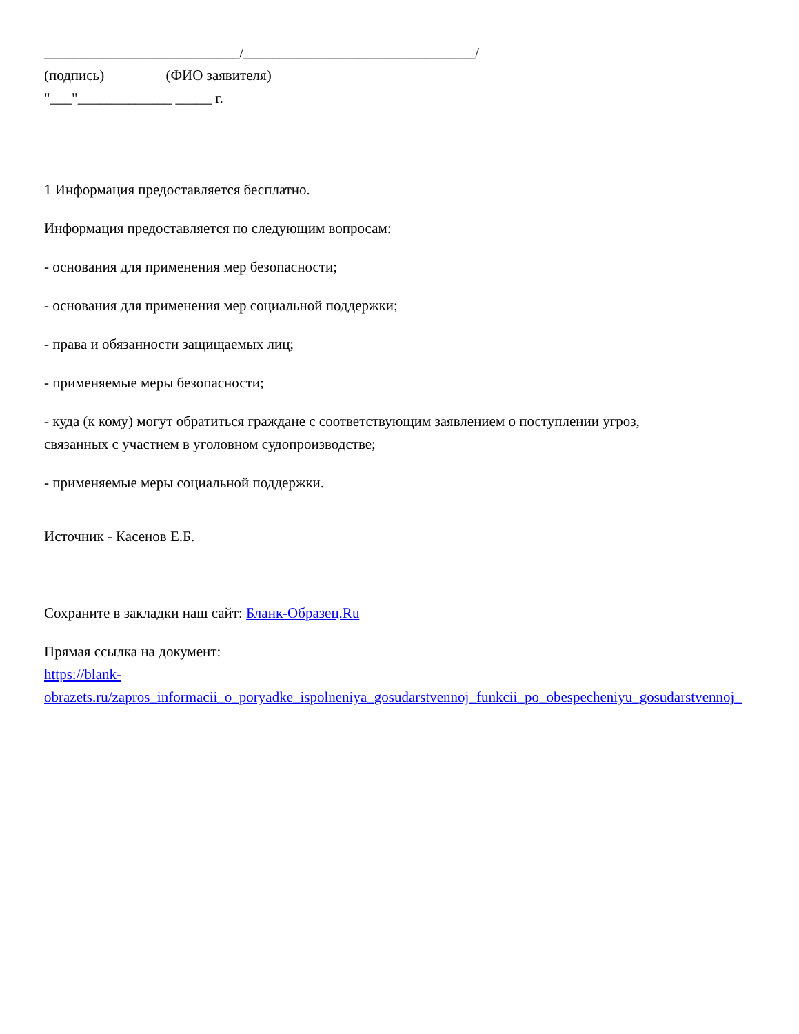___________________________/________________________________/
(подпись) (ФИО заявителя)
"___"_____________ _____ г.
1 Информация предоставляется бесплатно.
Информация предоставляется по следующим вопросам:
- основания для применения мер безопасности;
- основания для применения мер социальной поддержки;
- права и обязанности защищаемых лиц;
- применяемые меры безопасности;
- куда (к кому) могут обратиться граждане с соответствующим заявлением о поступлении угроз,
связанных с участием в уголовном судопроизводстве;
- применяемые меры социальной поддержки.
Источник - Касенов Е.Б.
Сохраните в закладки наш сайт: Бланк-Образец.Ru
Прямая ссылка на документ:
https://blank-
obrazets.ru/zapros_informacii_o_poryadke_ispolneniya_gosudarstvennoj_funkcii_po_obespecheniyu_gosudarstvennoj_